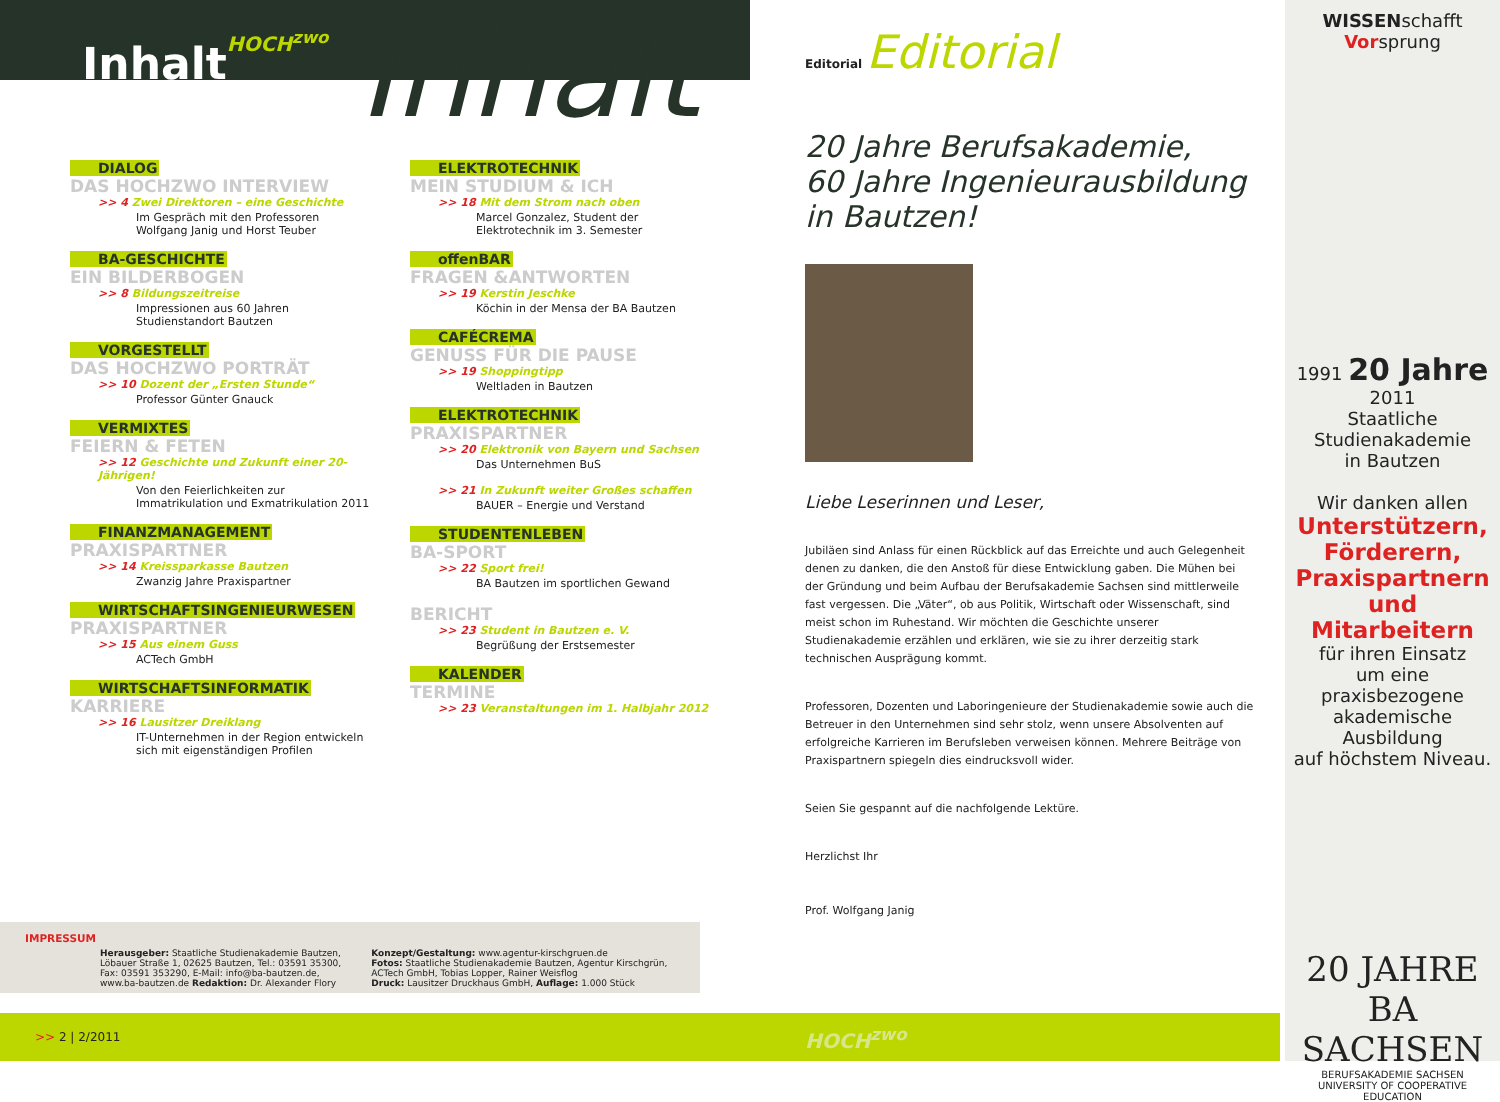Inhalt HOCH<sup>zwo</sup> Inhalt
DIALOG
DAS HOCHZWO INTERVIEW
>> 4 Zwei Direktoren – eine Geschichte
Im Gespräch mit den Professoren Wolfgang Janig und Horst Teuber
BA-GESCHICHTE
EIN BILDERBOGEN
>> 8 Bildungszeitreise
Impressionen aus 60 Jahren Studienstandort Bautzen
VORGESTELLT
DAS HOCHZWO PORTRÄT
>> 10 Dozent der „Ersten Stunde“
Professor Günter Gnauck
VERMIXTES
FEIERN & FETEN
>> 12 Geschichte und Zukunft einer 20-Jährigen!
Von den Feierlichkeiten zur Immatrikulation und Exmatrikulation 2011
FINANZMANAGEMENT
PRAXISPARTNER
>> 14 Kreissparkasse Bautzen
Zwanzig Jahre Praxispartner
WIRTSCHAFTSINGENIEURWESEN
PRAXISPARTNER
>> 15 Aus einem Guss
ACTech GmbH
WIRTSCHAFTSINFORMATIK
KARRIERE
>> 16 Lausitzer Dreiklang
IT-Unternehmen in der Region entwickeln sich mit eigenständigen Profilen
ELEKTROTECHNIK
MEIN STUDIUM & ICH
>> 18 Mit dem Strom nach oben
Marcel Gonzalez, Student der Elektrotechnik im 3. Semester
offenBAR
FRAGEN &ANTWORTEN
>> 19 Kerstin Jeschke
Köchin in der Mensa der BA Bautzen
CAFÉCREMA
GENUSS FÜR DIE PAUSE
>> 19 Shoppingtipp
Weltladen in Bautzen
ELEKTROTECHNIK
PRAXISPARTNER
>> 20 Elektronik von Bayern und Sachsen
Das Unternehmen BuS
>> 21 In Zukunft weiter Großes schaffen
BAUER – Energie und Verstand
STUDENTENLEBEN
BA-SPORT
>> 22 Sport frei!
BA Bautzen im sportlichen Gewand
BERICHT
>> 23 Student in Bautzen e. V.
Begrüßung der Erstsemester
KALENDER
TERMINE
>> 23 Veranstaltungen im 1. Halbjahr 2012
Editorial Editorial
20 Jahre Berufsakademie,
60 Jahre Ingenieurausbildung
in Bautzen!
Liebe Leserinnen und Leser,
Jubiläen sind Anlass für einen Rückblick auf das Erreichte und auch Gelegenheit denen zu danken, die den Anstoß für diese Entwicklung gaben. Die Mühen bei der Gründung und beim Aufbau der Berufsakademie Sachsen sind mittlerweile fast vergessen. Die „Väter“, ob aus Politik, Wirtschaft oder Wissenschaft, sind meist schon im Ruhestand. Wir möchten die Geschichte unserer Studienakademie erzählen und erklären, wie sie zu ihrer derzeitig stark technischen Ausprägung kommt.
Professoren, Dozenten und Laboringenieure der Studienakademie sowie auch die Betreuer in den Unternehmen sind sehr stolz, wenn unsere Absolventen auf erfolgreiche Karrieren im Berufsleben verweisen können. Mehrere Beiträge von Praxispartnern spiegeln dies eindrucksvoll wider.
Seien Sie gespannt auf die nachfolgende Lektüre.
Herzlichst Ihr
Prof. Wolfgang Janig
WISSENschafft Vorsprung
1991 20 Jahre 2011
Staatliche
Studienakademie
in Bautzen
Wir danken allen
Unterstützern,
Förderern,
Praxispartnern
und
Mitarbeitern
für ihren Einsatz
um eine praxisbezogene
akademische Ausbildung
auf höchstem Niveau.
20 JAHRE BA
SACHSEN
BERUFSAKADEMIE SACHSEN
UNIVERSITY OF COOPERATIVE EDUCATION
IMPRESSUM
Herausgeber: Staatliche Studienakademie Bautzen,
Löbauer Straße 1, 02625 Bautzen, Tel.: 03591 35300,
Fax: 03591 353290, E-Mail: info@ba-bautzen.de,
www.ba-bautzen.de Redaktion: Dr. Alexander Flory
Konzept/Gestaltung: www.agentur-kirschgruen.de
Fotos: Staatliche Studienakademie Bautzen, Agentur Kirschgrün,
ACTech GmbH, Tobias Lopper, Rainer Weisflog
Druck: Lausitzer Druckhaus GmbH, Auflage: 1.000 Stück
>> 2 | 2/2011 HOCH<sup>zwo</sup>